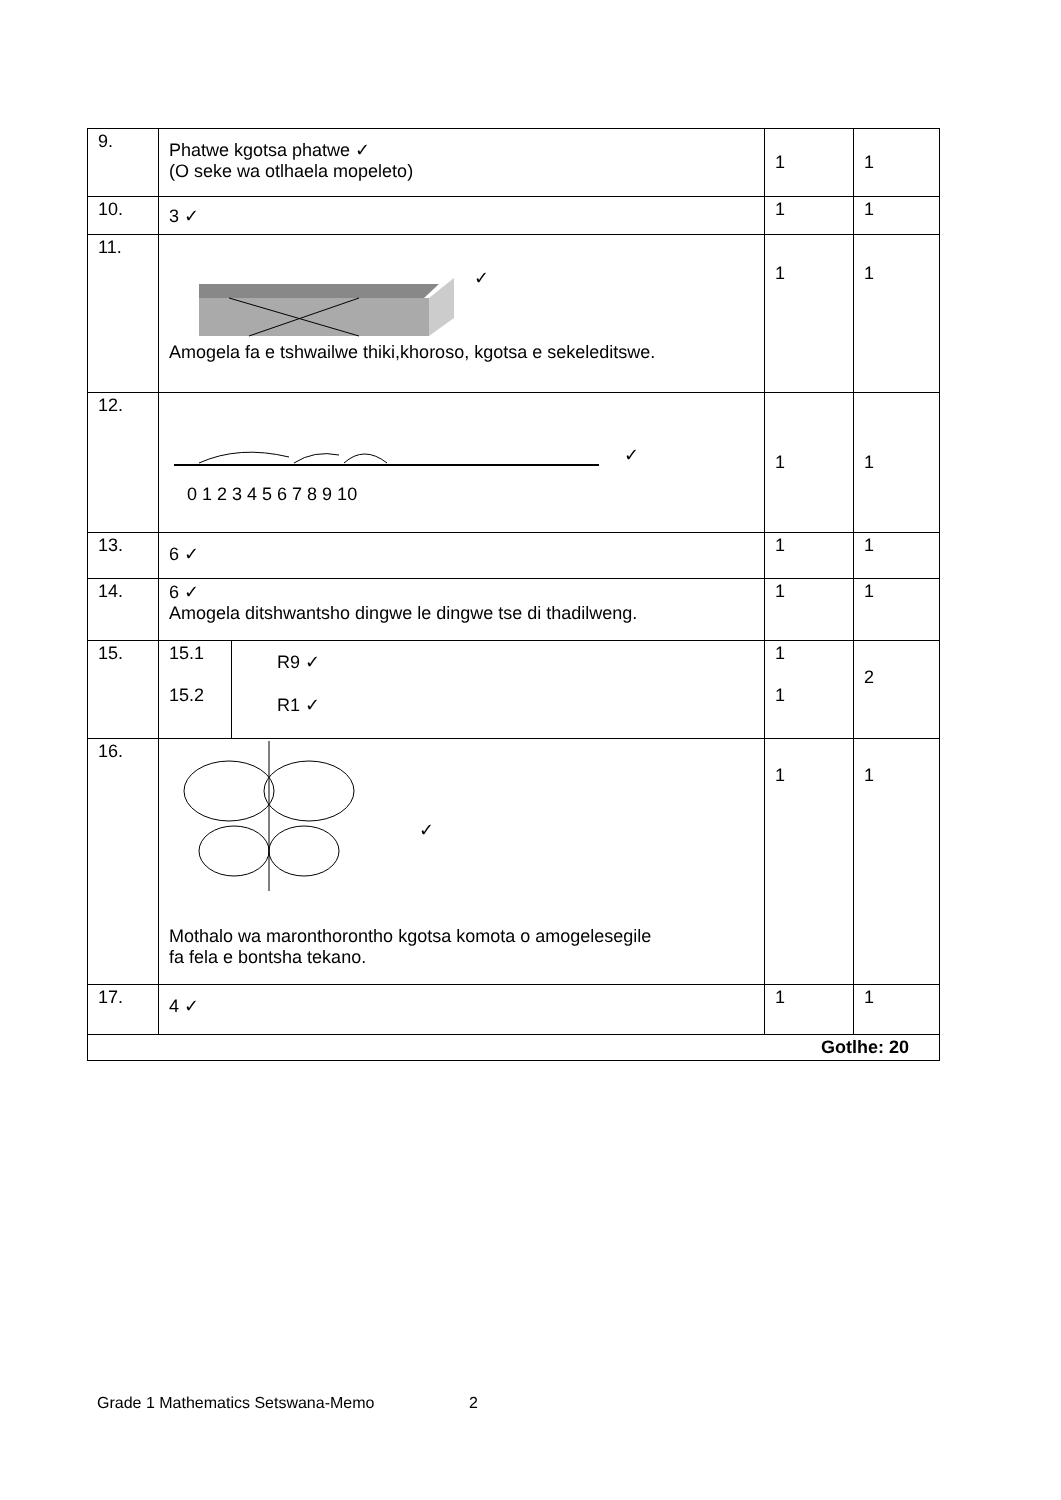| 9. | Phatwe kgotsa phatwe ✓ (O seke wa otlhaela mopeleto) | | 1 | 1 |
| 10. | 3 ✓ | | 1 | 1 |
| 11. | ✓ Amogela fa e tshwailwe thiki,khoroso, kgotsa e sekeleditswe. | | 1 | 1 |
| 12. | ✓ 0 1 2 3 4 5 6 7 8 9 10 | | 1 | 1 |
| 13. | 6 ✓ | | 1 | 1 |
| 14. | 6 ✓ Amogela ditshwantsho dingwe le dingwe tse di thadilweng. | | 1 | 1 |
| 15. | 15.1 15.2 | R9 ✓ R1 ✓ | 1 1 | 2 |
| 16. | ✓ Mothalo wa maronthorontho kgotsa komota o amogelesegile fa fela e bontsha tekano. | | 1 | 1 |
| 17. | 4 ✓ | | 1 | 1 |
| Gotlhe: 20 | | | | |
Grade 1 Mathematics Setswana-Memo 2